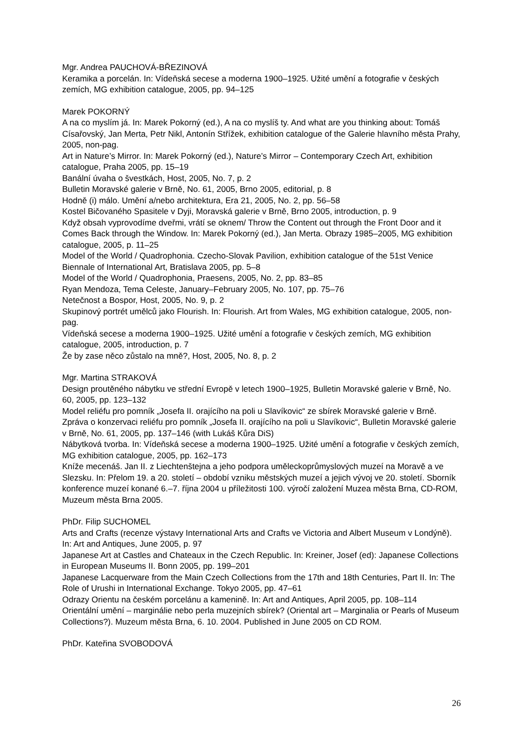Mgr. Andrea PAUCHOVÁ-BŘEZINOVÁ
Keramika a porcelán. In: Vídeňská secese a moderna 1900–1925. Užité umění a fotografie v českých zemích, MG exhibition catalogue, 2005, pp. 94–125
Marek POKORNÝ
A na co myslím já. In: Marek Pokorný (ed.), A na co myslíš ty. And what are you thinking about: Tomáš Císařovský, Jan Merta, Petr Nikl, Antonín Střížek, exhibition catalogue of the Galerie hlavního města Prahy, 2005, non-pag.
Art in Nature’s Mirror. In: Marek Pokorný (ed.), Nature’s Mirror – Contemporary Czech Art, exhibition catalogue, Praha 2005, pp. 15–19
Banální úvaha o švestkách, Host, 2005, No. 7, p. 2
Bulletin Moravské galerie v Brně, No. 61, 2005, Brno 2005, editorial, p. 8
Hodně (i) málo. Umění a/nebo architektura, Era 21, 2005, No. 2, pp. 56–58
Kostel Bičovaného Spasitele v Dyji, Moravská galerie v Brně, Brno 2005, introduction, p. 9
Když obsah vyprovodíme dveřmi, vrátí se oknem/ Throw the Content out through the Front Door and it Comes Back through the Window. In: Marek Pokorný (ed.), Jan Merta. Obrazy 1985–2005, MG exhibition catalogue, 2005, p. 11–25
Model of the World / Quadrophonia. Czecho-Slovak Pavilion, exhibition catalogue of the 51st Venice Biennale of International Art, Bratislava 2005, pp. 5–8
Model of the World / Quadrophonia, Praesens, 2005, No. 2, pp. 83–85
Ryan Mendoza, Tema Celeste, January–February 2005, No. 107, pp. 75–76
Netečnost a Bospor, Host, 2005, No. 9, p. 2
Skupinový portrét umělců jako Flourish. In: Flourish. Art from Wales, MG exhibition catalogue, 2005, non-pag.
Vídeňská secese a moderna 1900–1925. Užité umění a fotografie v českých zemích, MG exhibition catalogue, 2005, introduction, p. 7
Že by zase něco zůstalo na mně?, Host, 2005, No. 8, p. 2
Mgr. Martina STRAKOVÁ
Design proutěného nábytku ve střední Evropě v letech 1900–1925, Bulletin Moravské galerie v Brně, No. 60, 2005, pp. 123–132
Model reliéfu pro pomník „Josefa II. orajícího na poli u Slavíkovic“ ze sbírek Moravské galerie v Brně. Zpráva o konzervaci reliéfu pro pomník „Josefa II. orajícího na poli u Slavíkovic“, Bulletin Moravské galerie v Brně, No. 61, 2005, pp. 137–146 (with Lukáš Kůra DiS)
Nábytková tvorba. In: Vídeňská secese a moderna 1900–1925. Užité umění a fotografie v českých zemích, MG exhibition catalogue, 2005, pp. 162–173
Kníže mecenáš. Jan II. z Liechtenštejna a jeho podpora uměleckoprůmyslových muzeí na Moravě a ve Slezsku. In: Přelom 19. a 20. století – období vzniku městských muzeí a jejich vývoj ve 20. století. Sborník konference muzeí konané 6.–7. října 2004 u příležitosti 100. výročí založení Muzea města Brna, CD-ROM, Muzeum města Brna 2005.
PhDr. Filip SUCHOMEL
Arts and Crafts (recenze výstavy International Arts and Crafts ve Victoria and Albert Museum v Londýně). In: Art and Antiques, June 2005, p. 97
Japanese Art at Castles and Chateaux in the Czech Republic. In: Kreiner, Josef (ed): Japanese Collections in European Museums II. Bonn 2005, pp. 199–201
Japanese Lacquerware from the Main Czech Collections from the 17th and 18th Centuries, Part II. In: The Role of Urushi in International Exchange. Tokyo 2005, pp. 47–61
Odrazy Orientu na českém porcelánu a kamenině. In: Art and Antiques, April 2005, pp. 108–114
Orientální umění – marginálie nebo perla muzejních sbírek? (Oriental art – Marginalia or Pearls of Museum Collections?). Muzeum města Brna, 6. 10. 2004. Published in June 2005 on CD ROM.
PhDr. Kateřina SVOBODOVÁ
26